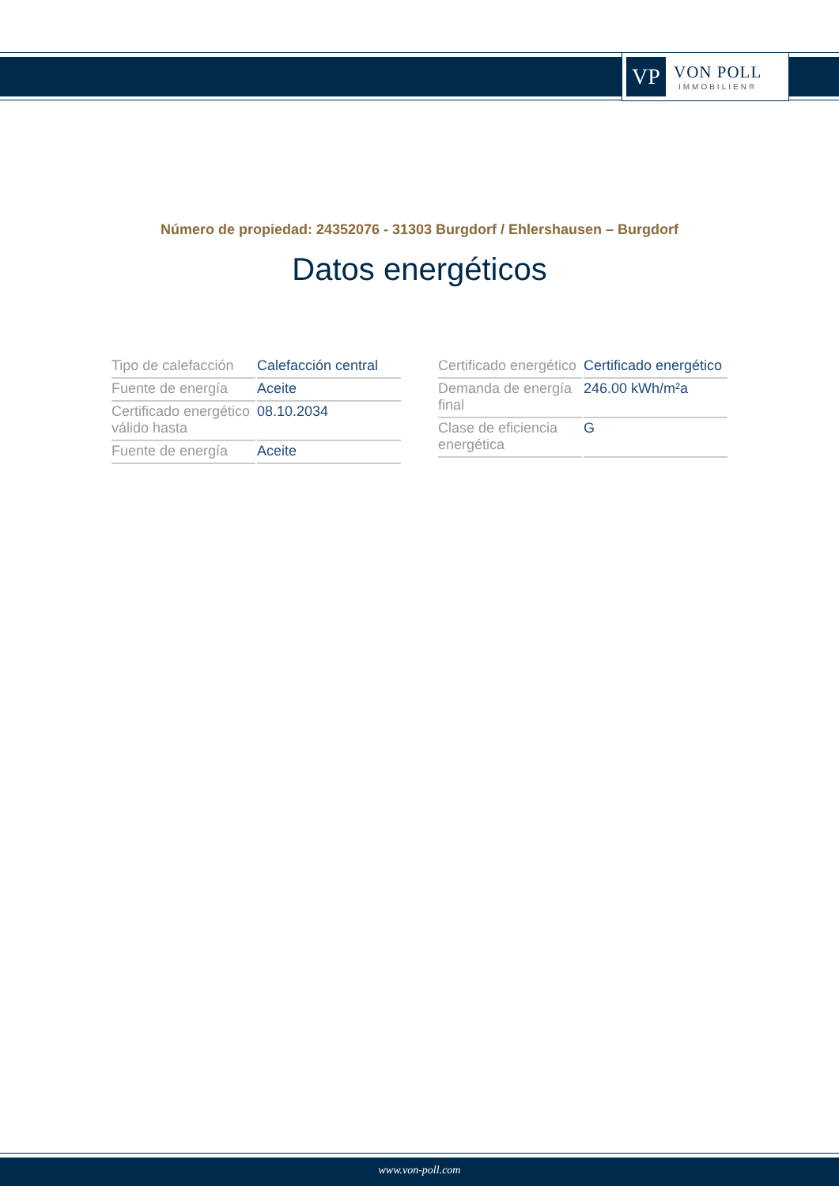VP
VON POLL
IMMOBILIEN®
Número de propiedad: 24352076 - 31303 Burgdorf / Ehlershausen – Burgdorf
Datos energéticos
| Tipo de calefacción | Calefacción central |
| Fuente de energía | Aceite |
| Certificado energético válido hasta | 08.10.2034 |
| Fuente de energía | Aceite |
| Certificado energético | Certificado energético |
| Demanda de energía final | 246.00 kWh/m²a |
| Clase de eficiencia energética | G |
www.von-poll.com